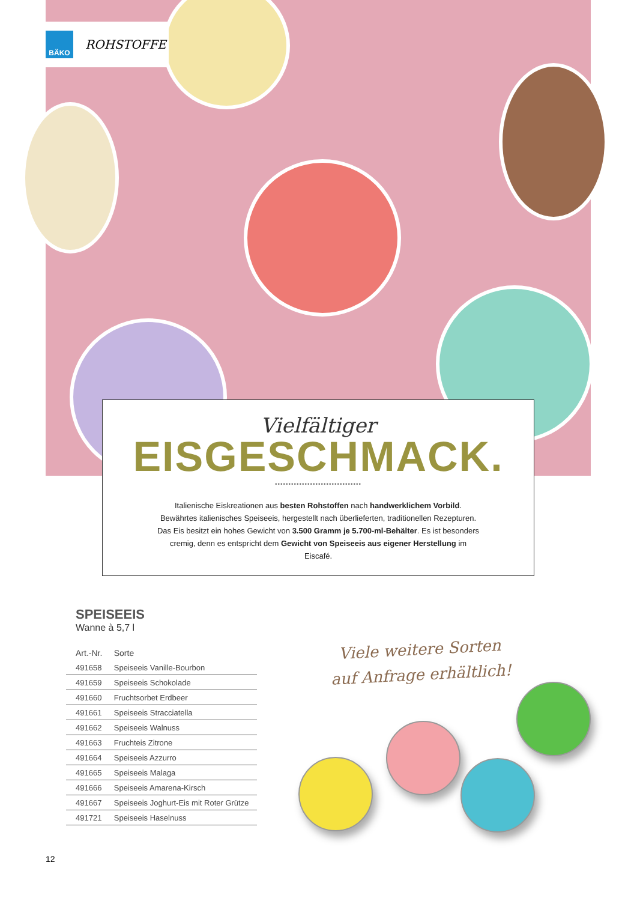BÄKO
ROHSTOFFE
Vielfältiger
EISGESCHMACK.
••••••••••••••••••••••••••••••••
Italienische Eiskreationen aus besten Rohstoffen nach handwerklichem Vorbild. Bewährtes italienisches Speiseeis, hergestellt nach überlieferten, traditionellen Rezepturen. Das Eis besitzt ein hohes Gewicht von 3.500 Gramm je 5.700-ml-Behälter. Es ist besonders cremig, denn es entspricht dem Gewicht von Speiseeis aus eigener Herstellung im Eiscafé.
SPEISEEIS
Wanne à 5,7 l
| Art.-Nr. | Sorte |
| --- | --- |
| 491658 | Speiseeis Vanille-Bourbon |
| 491659 | Speiseeis Schokolade |
| 491660 | Fruchtsorbet Erdbeer |
| 491661 | Speiseeis Stracciatella |
| 491662 | Speiseeis Walnuss |
| 491663 | Fruchteis Zitrone |
| 491664 | Speiseeis Azzurro |
| 491665 | Speiseeis Malaga |
| 491666 | Speiseeis Amarena-Kirsch |
| 491667 | Speiseeis Joghurt-Eis mit Roter Grütze |
| 491721 | Speiseeis Haselnuss |
Viele weitere Sorten
auf Anfrage erhältlich!
12